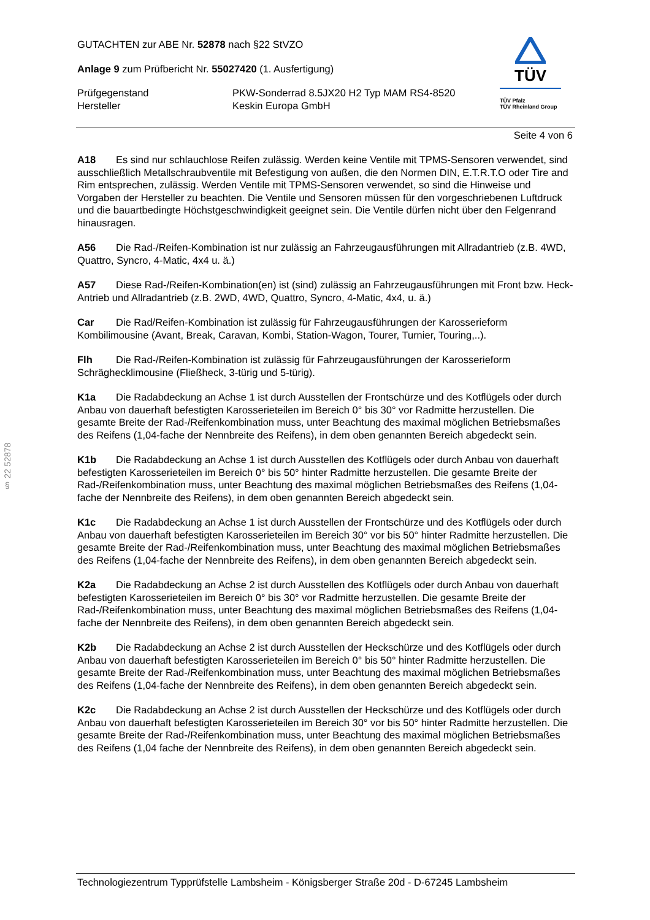GUTACHTEN zur ABE Nr. 52878 nach §22 StVZO
Anlage 9 zum Prüfbericht Nr. 55027420 (1. Ausfertigung)
Prüfgegenstand
Hersteller
PKW-Sonderrad 8.5JX20 H2 Typ MAM RS4-8520
Keskin Europa GmbH
TÜV
TÜV Pfalz
TÜV Rheinland Group
Seite 4 von 6
§ 22 52878
A18 Es sind nur schlauchlose Reifen zulässig. Werden keine Ventile mit TPMS-Sensoren verwendet, sind ausschließlich Metallschraubventile mit Befestigung von außen, die den Normen DIN, E.T.R.T.O oder Tire and Rim entsprechen, zulässig. Werden Ventile mit TPMS-Sensoren verwendet, so sind die Hinweise und Vorgaben der Hersteller zu beachten. Die Ventile und Sensoren müssen für den vorgeschriebenen Luftdruck und die bauartbedingte Höchstgeschwindigkeit geeignet sein. Die Ventile dürfen nicht über den Felgenrand hinausragen.
A56 Die Rad-/Reifen-Kombination ist nur zulässig an Fahrzeugausführungen mit Allradantrieb (z.B. 4WD, Quattro, Syncro, 4-Matic, 4x4 u. ä.)
A57 Diese Rad-/Reifen-Kombination(en) ist (sind) zulässig an Fahrzeugausführungen mit Front bzw. Heck-Antrieb und Allradantrieb (z.B. 2WD, 4WD, Quattro, Syncro, 4-Matic, 4x4, u. ä.)
Car Die Rad/Reifen-Kombination ist zulässig für Fahrzeugausführungen der Karosserieform Kombilimousine (Avant, Break, Caravan, Kombi, Station-Wagon, Tourer, Turnier, Touring,..).
Flh Die Rad-/Reifen-Kombination ist zulässig für Fahrzeugausführungen der Karosserieform Schräghecklimousine (Fließheck, 3-türig und 5-türig).
K1a Die Radabdeckung an Achse 1 ist durch Ausstellen der Frontschürze und des Kotflügels oder durch Anbau von dauerhaft befestigten Karosserieteilen im Bereich 0° bis 30° vor Radmitte herzustellen. Die gesamte Breite der Rad-/Reifenkombination muss, unter Beachtung des maximal möglichen Betriebsmaßes des Reifens (1,04-fache der Nennbreite des Reifens), in dem oben genannten Bereich abgedeckt sein.
K1b Die Radabdeckung an Achse 1 ist durch Ausstellen des Kotflügels oder durch Anbau von dauerhaft befestigten Karosserieteilen im Bereich 0° bis 50° hinter Radmitte herzustellen. Die gesamte Breite der Rad-/Reifenkombination muss, unter Beachtung des maximal möglichen Betriebsmaßes des Reifens (1,04-fache der Nennbreite des Reifens), in dem oben genannten Bereich abgedeckt sein.
K1c Die Radabdeckung an Achse 1 ist durch Ausstellen der Frontschürze und des Kotflügels oder durch Anbau von dauerhaft befestigten Karosserieteilen im Bereich 30° vor bis 50° hinter Radmitte herzustellen. Die gesamte Breite der Rad-/Reifenkombination muss, unter Beachtung des maximal möglichen Betriebsmaßes des Reifens (1,04-fache der Nennbreite des Reifens), in dem oben genannten Bereich abgedeckt sein.
K2a Die Radabdeckung an Achse 2 ist durch Ausstellen des Kotflügels oder durch Anbau von dauerhaft befestigten Karosserieteilen im Bereich 0° bis 30° vor Radmitte herzustellen. Die gesamte Breite der Rad-/Reifenkombination muss, unter Beachtung des maximal möglichen Betriebsmaßes des Reifens (1,04-fache der Nennbreite des Reifens), in dem oben genannten Bereich abgedeckt sein.
K2b Die Radabdeckung an Achse 2 ist durch Ausstellen der Heckschürze und des Kotflügels oder durch Anbau von dauerhaft befestigten Karosserieteilen im Bereich 0° bis 50° hinter Radmitte herzustellen. Die gesamte Breite der Rad-/Reifenkombination muss, unter Beachtung des maximal möglichen Betriebsmaßes des Reifens (1,04-fache der Nennbreite des Reifens), in dem oben genannten Bereich abgedeckt sein.
K2c Die Radabdeckung an Achse 2 ist durch Ausstellen der Heckschürze und des Kotflügels oder durch Anbau von dauerhaft befestigten Karosserieteilen im Bereich 30° vor bis 50° hinter Radmitte herzustellen. Die gesamte Breite der Rad-/Reifenkombination muss, unter Beachtung des maximal möglichen Betriebsmaßes des Reifens (1,04 fache der Nennbreite des Reifens), in dem oben genannten Bereich abgedeckt sein.
Technologiezentrum Typprüfstelle Lambsheim - Königsberger Straße 20d - D-67245 Lambsheim